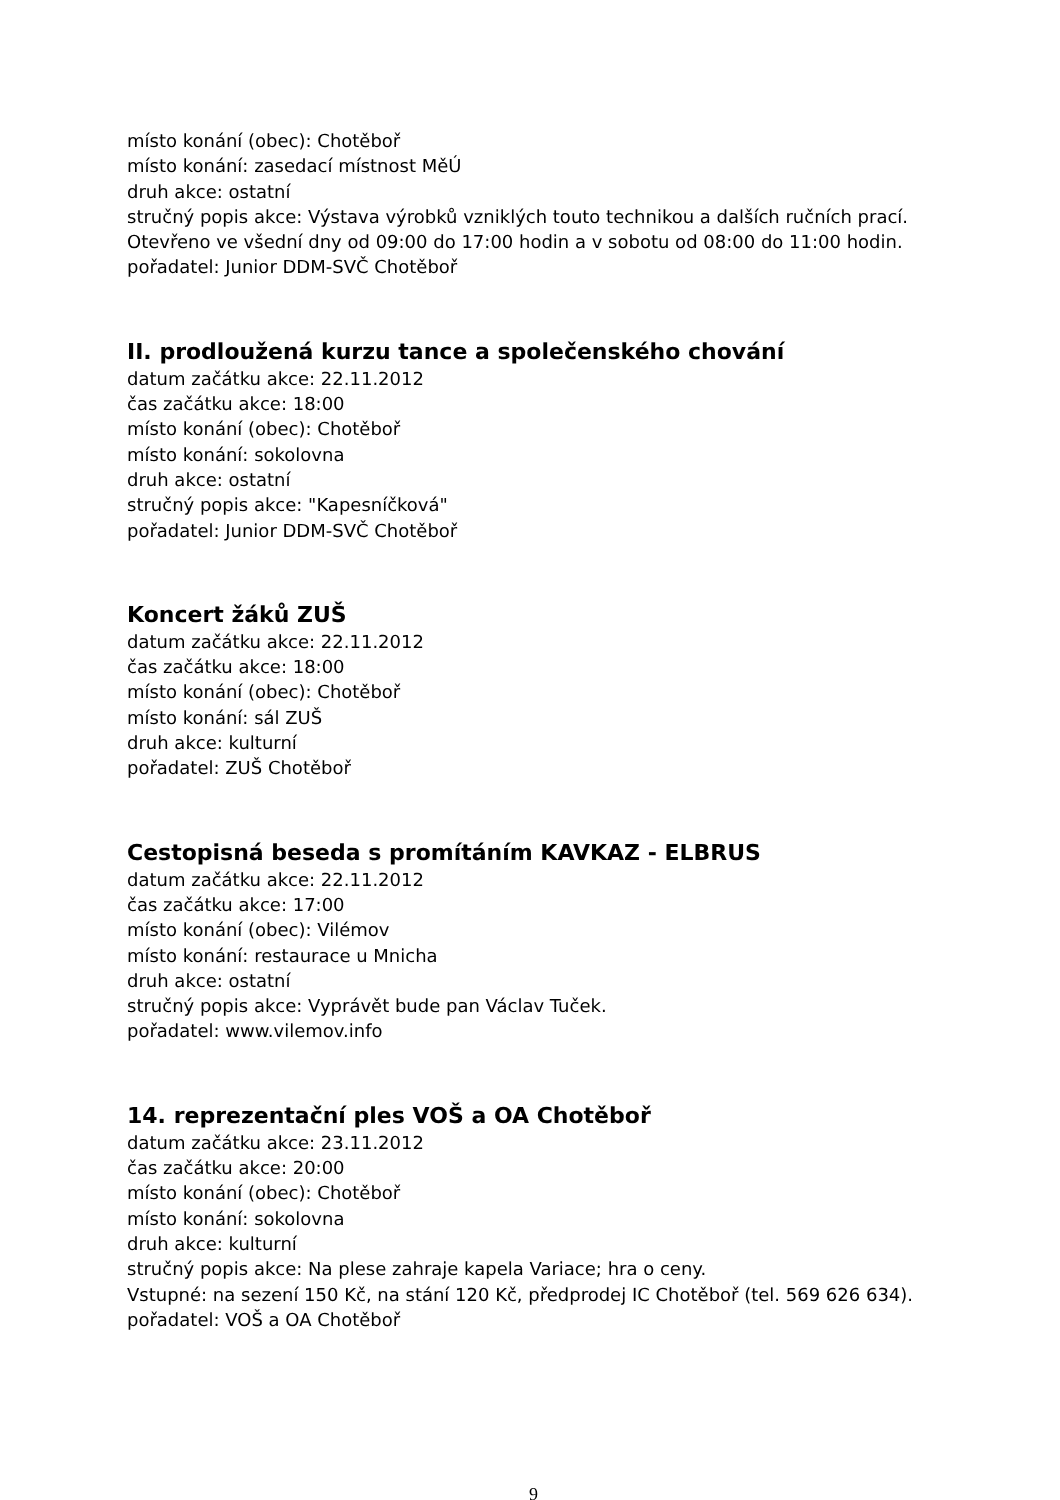místo konání (obec): Chotěboř
místo konání: zasedací místnost MěÚ
druh akce: ostatní
stručný popis akce: Výstava výrobků vzniklých touto technikou a dalších ručních prací. Otevřeno ve všední dny od 09:00 do 17:00 hodin a v sobotu od 08:00 do 11:00 hodin.
pořadatel: Junior DDM-SVČ Chotěboř
II. prodloužená kurzu tance a společenského chování
datum začátku akce: 22.11.2012
čas začátku akce: 18:00
místo konání (obec): Chotěboř
místo konání: sokolovna
druh akce: ostatní
stručný popis akce: "Kapesníčková"
pořadatel: Junior DDM-SVČ Chotěboř
Koncert žáků ZUŠ
datum začátku akce: 22.11.2012
čas začátku akce: 18:00
místo konání (obec): Chotěboř
místo konání: sál ZUŠ
druh akce: kulturní
pořadatel: ZUŠ Chotěboř
Cestopisná beseda s promítáním KAVKAZ - ELBRUS
datum začátku akce: 22.11.2012
čas začátku akce: 17:00
místo konání (obec): Vilémov
místo konání: restaurace u Mnicha
druh akce: ostatní
stručný popis akce: Vyprávět bude pan Václav Tuček.
pořadatel: www.vilemov.info
14. reprezentační ples VOŠ a OA Chotěboř
datum začátku akce: 23.11.2012
čas začátku akce: 20:00
místo konání (obec): Chotěboř
místo konání: sokolovna
druh akce: kulturní
stručný popis akce: Na plese zahraje kapela Variace; hra o ceny.
Vstupné: na sezení 150 Kč, na stání 120 Kč, předprodej IC Chotěboř (tel. 569 626 634).
pořadatel: VOŠ a OA Chotěboř
9